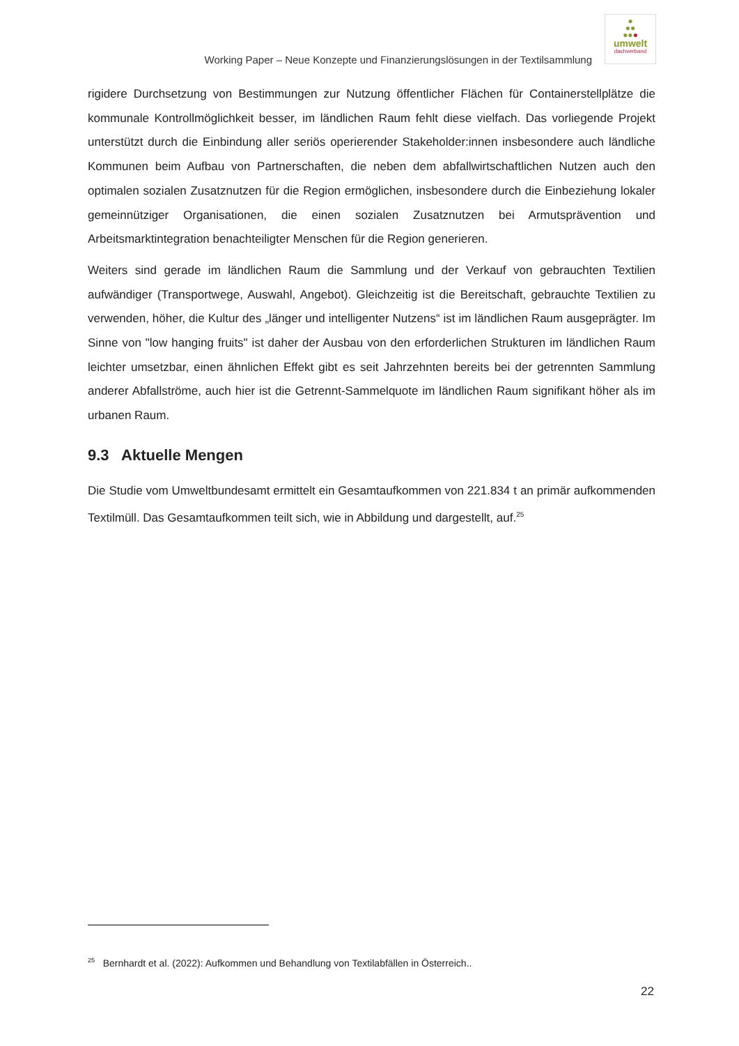Working Paper – Neue Konzepte und Finanzierungslösungen in der Textilsammlung
●
●●
●●●
umwelt
dachverband
rigidere Durchsetzung von Bestimmungen zur Nutzung öffentlicher Flächen für Containerstellplätze die kommunale Kontrollmöglichkeit besser, im ländlichen Raum fehlt diese vielfach. Das vorliegende Projekt unterstützt durch die Einbindung aller seriös operierender Stakeholder:innen insbesondere auch ländliche Kommunen beim Aufbau von Partnerschaften, die neben dem abfallwirtschaftlichen Nutzen auch den optimalen sozialen Zusatznutzen für die Region ermöglichen, insbesondere durch die Einbeziehung lokaler gemeinnütziger Organisationen, die einen sozialen Zusatznutzen bei Armutsprävention und Arbeitsmarktintegration benachteiligter Menschen für die Region generieren.
Weiters sind gerade im ländlichen Raum die Sammlung und der Verkauf von gebrauchten Textilien aufwändiger (Transportwege, Auswahl, Angebot). Gleichzeitig ist die Bereitschaft, gebrauchte Textilien zu verwenden, höher, die Kultur des „länger und intelligenter Nutzens“ ist im ländlichen Raum ausgeprägter. Im Sinne von "low hanging fruits" ist daher der Ausbau von den erforderlichen Strukturen im ländlichen Raum leichter umsetzbar, einen ähnlichen Effekt gibt es seit Jahrzehnten bereits bei der getrennten Sammlung anderer Abfallströme, auch hier ist die Getrennt-Sammelquote im ländlichen Raum signifikant höher als im urbanen Raum.
9.3 Aktuelle Mengen
Die Studie vom Umweltbundesamt ermittelt ein Gesamtaufkommen von 221.834 t an primär aufkommenden Textilmüll. Das Gesamtaufkommen teilt sich, wie in Abbildung und dargestellt, auf.<sup>25</sup>
<sup>25</sup> Bernhardt et al. (2022): Aufkommen und Behandlung von Textilabfällen in Österreich..
22